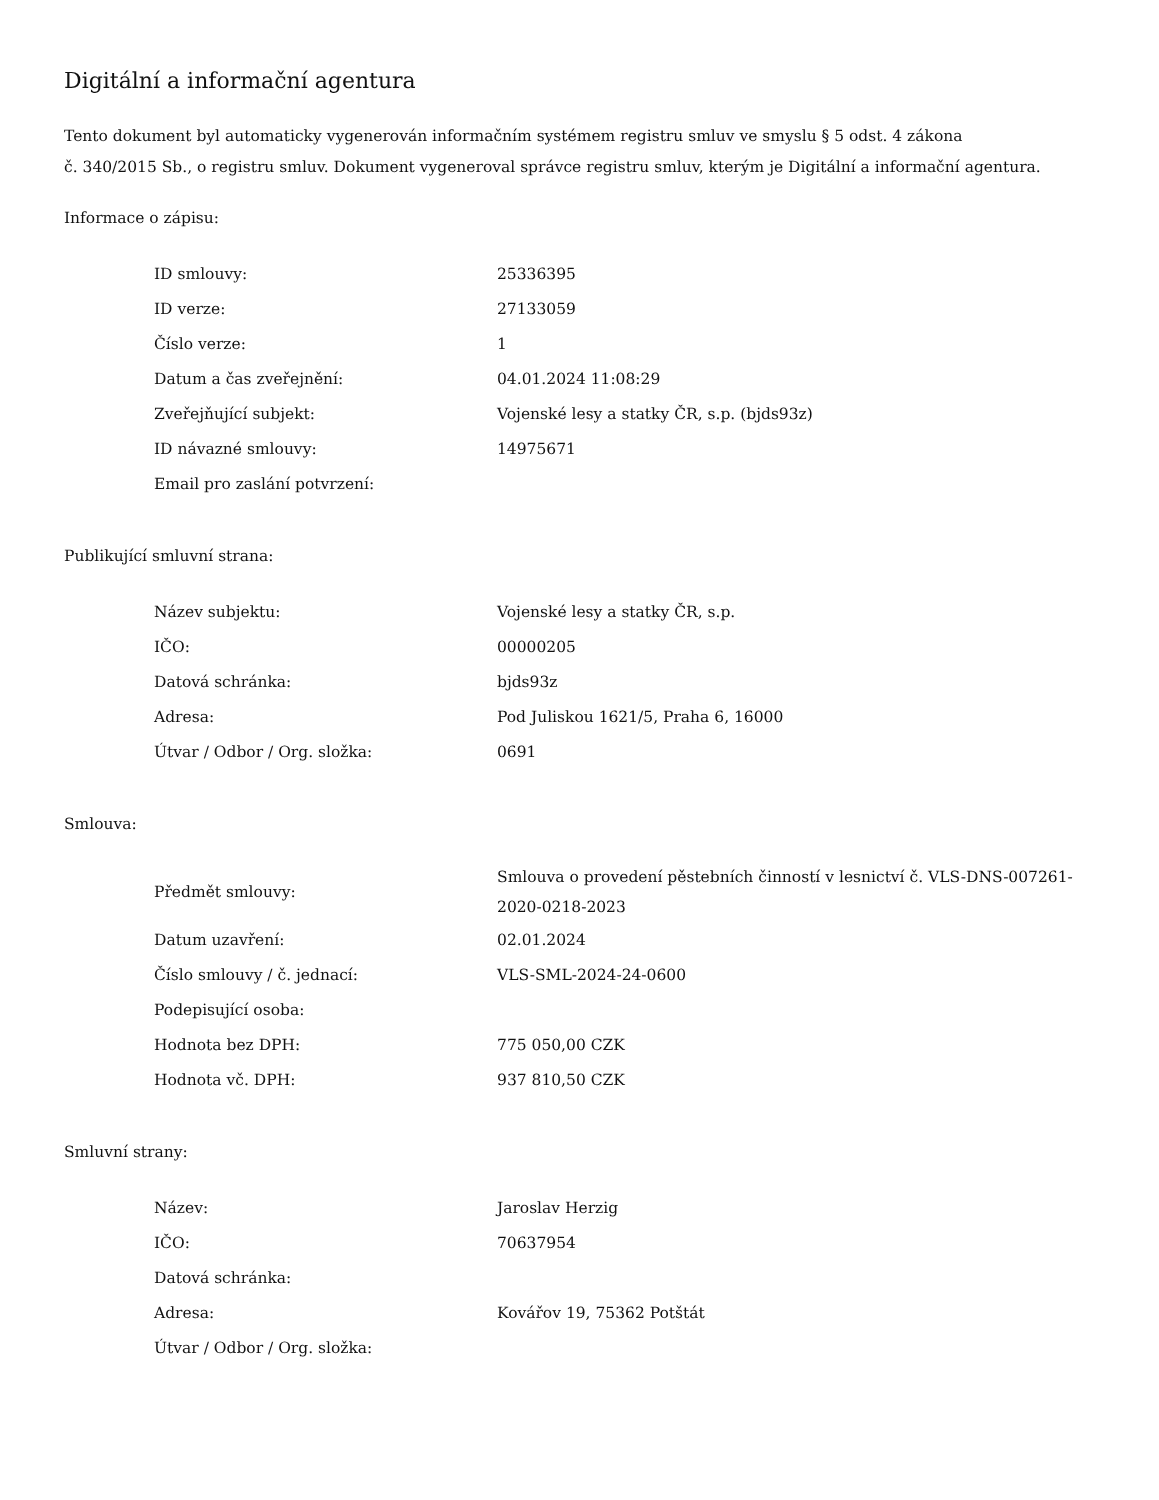Digitální a informační agentura
Tento dokument byl automaticky vygenerován informačním systémem registru smluv ve smyslu § 5 odst. 4 zákona
č. 340/2015 Sb., o registru smluv. Dokument vygeneroval správce registru smluv, kterým je Digitální a informační agentura.
Informace o zápisu:
| ID smlouvy: | 25336395 |
| ID verze: | 27133059 |
| Číslo verze: | 1 |
| Datum a čas zveřejnění: | 04.01.2024 11:08:29 |
| Zveřejňující subjekt: | Vojenské lesy a statky ČR, s.p. (bjds93z) |
| ID návazné smlouvy: | 14975671 |
| Email pro zaslání potvrzení: | |
Publikující smluvní strana:
| Název subjektu: | Vojenské lesy a statky ČR, s.p. |
| IČO: | 00000205 |
| Datová schránka: | bjds93z |
| Adresa: | Pod Juliskou 1621/5, Praha 6, 16000 |
| Útvar / Odbor / Org. složka: | 0691 |
Smlouva:
| Předmět smlouvy: | Smlouva o provedení pěstebních činností v lesnictví č. VLS-DNS-007261-2020-0218-2023 |
| Datum uzavření: | 02.01.2024 |
| Číslo smlouvy / č. jednací: | VLS-SML-2024-24-0600 |
| Podepisující osoba: | |
| Hodnota bez DPH: | 775 050,00 CZK |
| Hodnota vč. DPH: | 937 810,50 CZK |
Smluvní strany:
| Název: | Jaroslav Herzig |
| IČO: | 70637954 |
| Datová schránka: | |
| Adresa: | Kovářov 19, 75362 Potštát |
| Útvar / Odbor / Org. složka: | |